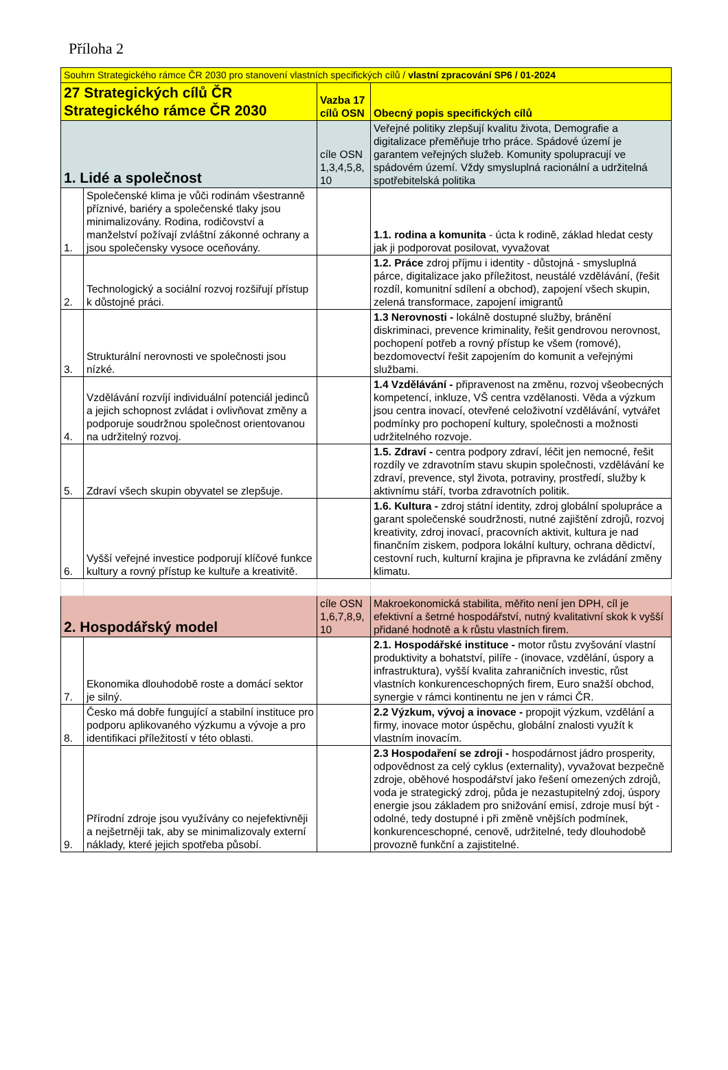Příloha 2
| Souhrn Strategického rámce ČR 2030 pro stanovení vlastních specifických cílů / vlastní zpracování SP6 / 01-2024 | | | |
| 27 Strategických cílů ČR Strategického rámce ČR 2030 | | Vazba 17 cílů OSN | Obecný popis specifických cílů |
| 1. Lidé a společnost | | cíle OSN 1,3,4,5,8, 10 | Veřejné politiky zlepšují kvalitu života, Demografie a digitalizace přeměňuje trho práce. Spádové území je garantem veřejných služeb. Komunity spolupracují ve spádovém území. Vždy smysluplná racionální a udržitelná spotřebitelská politika |
| 1. | Společenské klima je vůči rodinám všestranně příznivé, bariéry a společenské tlaky jsou minimalizovány. Rodina, rodičovství a manželství požívají zvláštní zákonné ochrany a jsou společensky vysoce oceňovány. | | 1.1. rodina a komunita - úcta k rodině, základ hledat cesty jak ji podporovat posilovat, vyvažovat |
| 2. | Technologický a sociální rozvoj rozšiřují přístup k důstojné práci. | | 1.2. Práce zdroj příjmu i identity - důstojná - smysluplná párce, digitalizace jako příležitost, neustálé vzdělávání, (řešit rozdíl, komunitní sdílení a obchod), zapojení všech skupin, zelená transformace, zapojení imigrantů |
| 3. | Strukturální nerovnosti ve společnosti jsou nízké. | | 1.3 Nerovnosti - lokálně dostupné služby, bránění diskriminaci, prevence kriminality, řešit gendrovou nerovnost, pochopení potřeb a rovný přístup ke všem (romové), bezdomovectví řešit zapojením do komunit a veřejnými službami. |
| 4. | Vzdělávání rozvíjí individuální potenciál jedinců a jejich schopnost zvládat i ovlivňovat změny a podporuje soudržnou společnost orientovanou na udržitelný rozvoj. | | 1.4 Vzdělávání - připravenost na změnu, rozvoj všeobecných kompetencí, inkluze, VŠ centra vzdělanosti. Věda a výzkum jsou centra inovací, otevřené celoživotní vzdělávání, vytvářet podmínky pro pochopení kultury, společnosti a možnosti udržitelného rozvoje. |
| 5. | Zdraví všech skupin obyvatel se zlepšuje. | | 1.5. Zdraví - centra podpory zdraví, léčit jen nemocné, řešit rozdíly ve zdravotním stavu skupin společnosti, vzdělávání ke zdraví, prevence, styl života, potraviny, prostředí, služby k aktivnímu stáří, tvorba zdravotních politik. |
| 6. | Vyšší veřejné investice podporují klíčové funkce kultury a rovný přístup ke kultuře a kreativitě. | | 1.6. Kultura - zdroj státní identity, zdroj globální spolupráce a garant společenské soudržnosti, nutné zajištění zdrojů, rozvoj kreativity, zdroj inovací, pracovních aktivit, kultura je nad finančním ziskem, podpora lokální kultury, ochrana dědictví, cestovní ruch, kulturní krajina je připravna ke zvládání změny klimatu. |
| 2. Hospodářský model | | cíle OSN 1,6,7,8,9, 10 | Makroekonomická stabilita, měřito není jen DPH, cíl je efektivní a šetrné hospodářství, nutný kvalitativní skok k vyšší přidané hodnotě a k růstu vlastních firem. |
| 7. | Ekonomika dlouhodobě roste a domácí sektor je silný. | | 2.1. Hospodářské instituce - motor růstu zvyšování vlastní produktivity a bohatství, pilíře - (inovace, vzdělání, úspory a infrastruktura), vyšší kvalita zahraničních investic, růst vlastních konkurenceschopných firem, Euro snažší obchod, synergie v rámci kontinentu ne jen v rámci ČR. |
| 8. | Česko má dobře fungující a stabilní instituce pro podporu aplikovaného výzkumu a vývoje a pro identifikaci příležitostí v této oblasti. | | 2.2 Výzkum, vývoj a inovace - propojit výzkum, vzdělání a firmy, inovace motor úspěchu, globální znalosti využít k vlastním inovacím. |
| 9. | Přírodní zdroje jsou využívány co nejefektivněji a nejšetrněji tak, aby se minimalizovaly externí náklady, které jejich spotřeba působí. | | 2.3 Hospodaření se zdroji - hospodárnost jádro prosperity, odpovědnost za celý cyklus (externality), vyvažovat bezpečně zdroje, oběhové hospodářství jako řešení omezených zdrojů, voda je strategický zdroj, půda je nezastupitelný zdoj, úspory energie jsou základem pro snižování emisí, zdroje musí být -odolné, tedy dostupné i při změně vnějších podmínek, konkurenceschopné, cenově, udržitelné, tedy dlouhodobě provozně funkční a zajistitelné. |